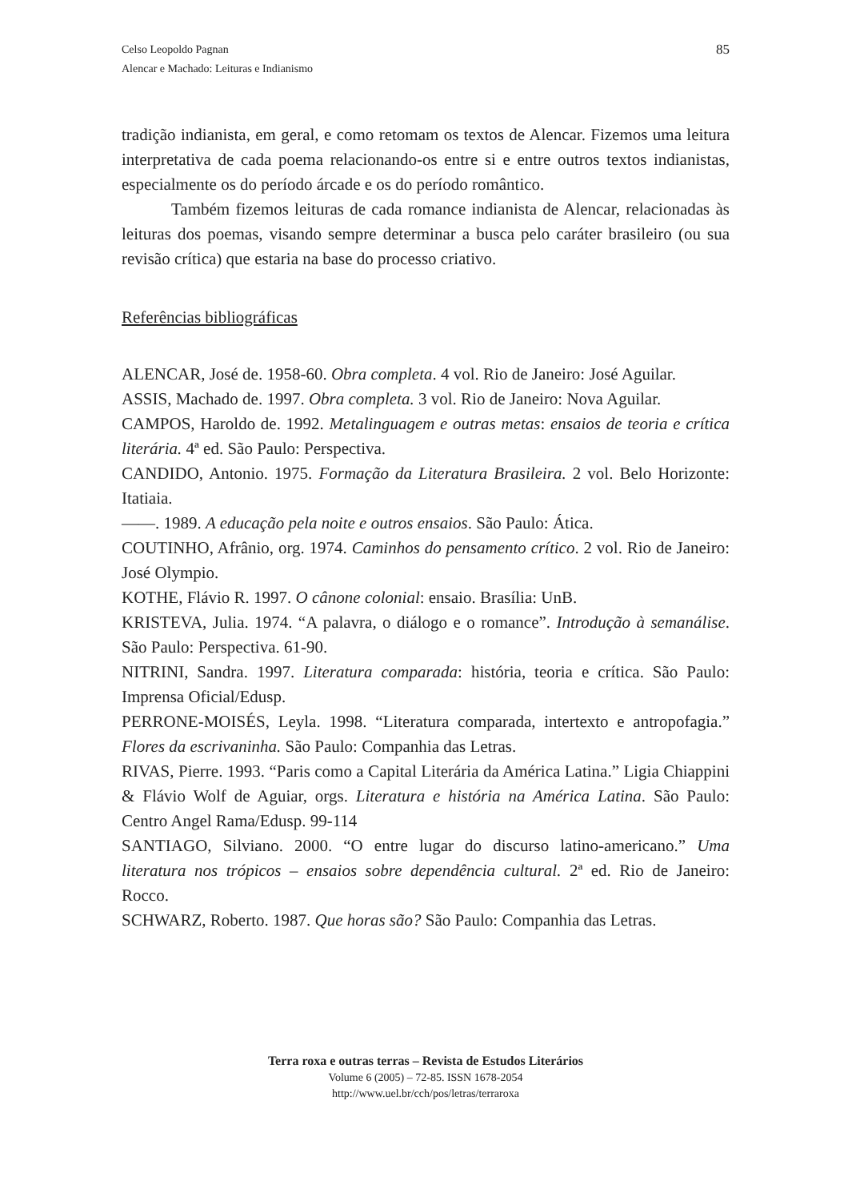Celso Leopoldo Pagnan
Alencar e Machado: Leituras e Indianismo
85
tradição indianista, em geral, e como retomam os textos de Alencar. Fizemos uma leitura interpretativa de cada poema relacionando-os entre si e entre outros textos indianistas, especialmente os do período árcade e os do período romântico.
Também fizemos leituras de cada romance indianista de Alencar, relacionadas às leituras dos poemas, visando sempre determinar a busca pelo caráter brasileiro (ou sua revisão crítica) que estaria na base do processo criativo.
Referências bibliográficas
ALENCAR, José de. 1958-60. Obra completa. 4 vol. Rio de Janeiro: José Aguilar.
ASSIS, Machado de. 1997. Obra completa. 3 vol. Rio de Janeiro: Nova Aguilar.
CAMPOS, Haroldo de. 1992. Metalinguagem e outras metas: ensaios de teoria e crítica literária. 4ª ed. São Paulo: Perspectiva.
CANDIDO, Antonio. 1975. Formação da Literatura Brasileira. 2 vol. Belo Horizonte: Itatiaia.
——. 1989. A educação pela noite e outros ensaios. São Paulo: Ática.
COUTINHO, Afrânio, org. 1974. Caminhos do pensamento crítico. 2 vol. Rio de Janeiro: José Olympio.
KOTHE, Flávio R. 1997. O cânone colonial: ensaio. Brasília: UnB.
KRISTEVA, Julia. 1974. “A palavra, o diálogo e o romance”. Introdução à semanálise. São Paulo: Perspectiva. 61-90.
NITRINI, Sandra. 1997. Literatura comparada: história, teoria e crítica. São Paulo: Imprensa Oficial/Edusp.
PERRONE-MOISÉS, Leyla. 1998. “Literatura comparada, intertexto e antropofagia.” Flores da escrivaninha. São Paulo: Companhia das Letras.
RIVAS, Pierre. 1993. “Paris como a Capital Literária da América Latina.” Ligia Chiappini & Flávio Wolf de Aguiar, orgs. Literatura e história na América Latina. São Paulo: Centro Angel Rama/Edusp. 99-114
SANTIAGO, Silviano. 2000. “O entre lugar do discurso latino-americano.” Uma literatura nos trópicos – ensaios sobre dependência cultural. 2ª ed. Rio de Janeiro: Rocco.
SCHWARZ, Roberto. 1987. Que horas são? São Paulo: Companhia das Letras.
Terra roxa e outras terras – Revista de Estudos Literários
Volume 6 (2005) – 72-85. ISSN 1678-2054
http://www.uel.br/cch/pos/letras/terraroxa